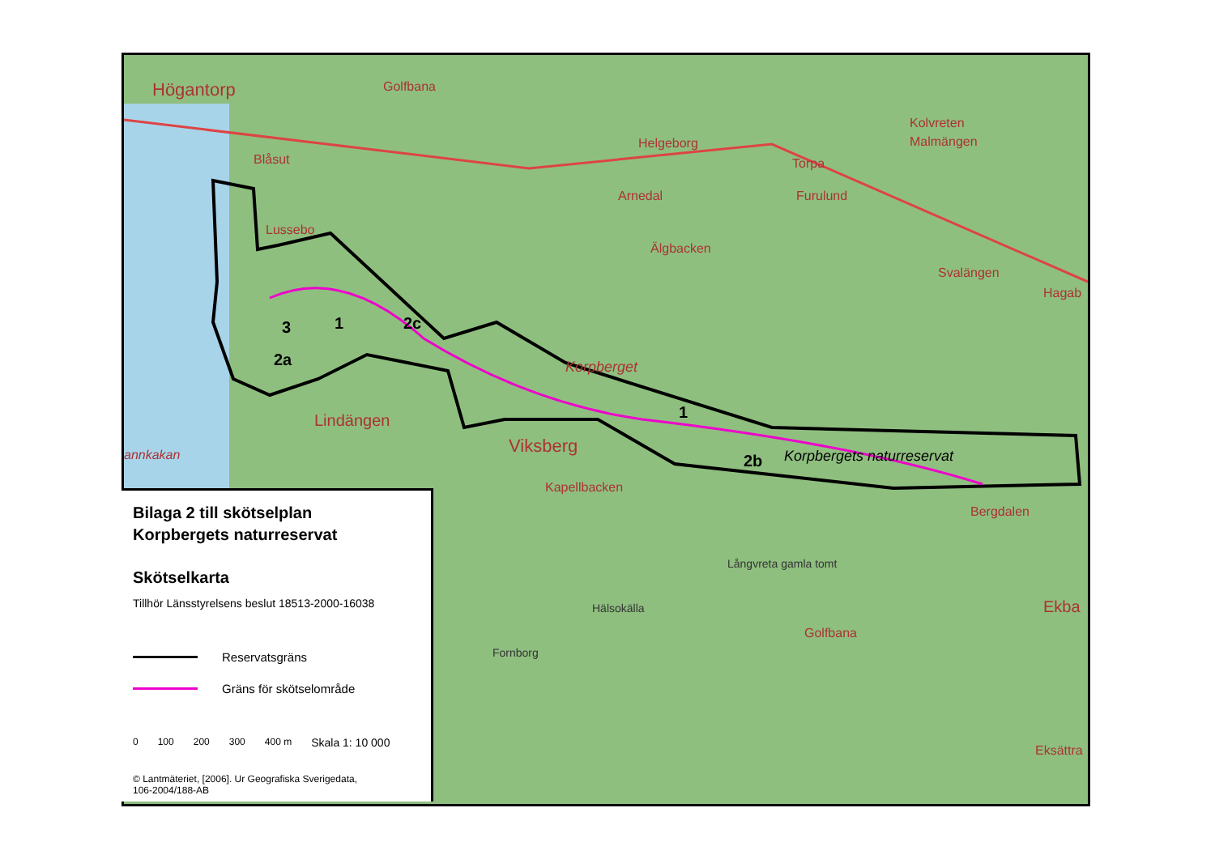Högantorp Golfbana
Blåsut
Lussebo
Helgeborg
Arnedal
Älgbacken
Torpa
Furulund
Kolvreten
Malmängen
Svalängen
Hagab
3 1 2c
2a Korpberget
1 Lindängen
annkakan Viksberg
2b Korpbergets naturreservat
Kapellbacken
Bergdalen
Långvreta gamla tomt
Hälsokälla Ekba
Golfbana
Fornborg
Eksättra
Bilaga 2 till skötselplan
Korpbergets naturreservat
Skötselkarta
Tillhör Länsstyrelsens beslut 18513-2000-16038
Reservatsgräns
Gräns för skötselområde
0 100 200 300 400 m Skala 1: 10 000
© Lantmäteriet, [2006]. Ur Geografiska Sverigedata,
106-2004/188-AB